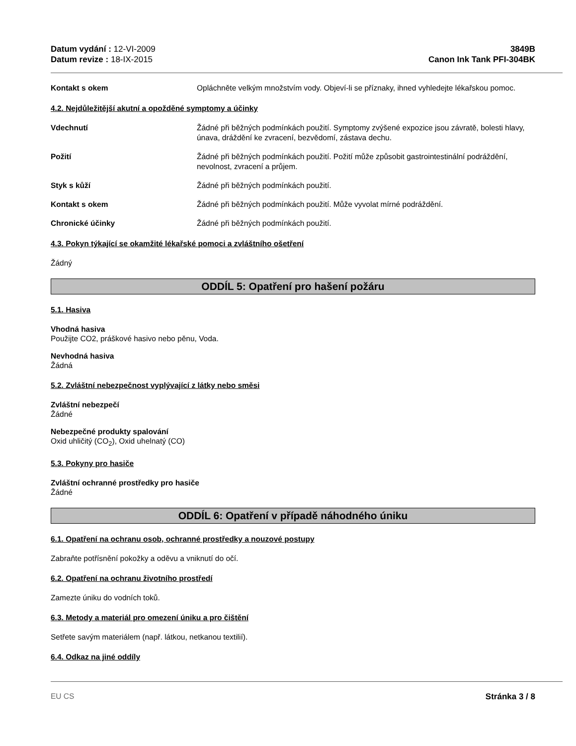Datum vydání : 12-VI-2009
Datum revize : 18-IX-2015
3849B
Canon Ink Tank PFI-304BK
Kontakt s okem Opláchněte velkým množstvím vody. Objeví-li se příznaky, ihned vyhledejte lékařskou pomoc.
4.2. Nejdůležitější akutní a opožděné symptomy a účinky
Vdechnutí Žádné při běžných podmínkách použití. Symptomy zvýšené expozice jsou závratě, bolesti hlavy, únava, dráždění ke zvracení, bezvědomí, zástava dechu.
Požití Žádné při běžných podmínkách použití. Požití může způsobit gastrointestinální podráždění, nevolnost, zvracení a průjem.
Styk s kůží Žádné při běžných podmínkách použití.
Kontakt s okem Žádné při běžných podmínkách použití. Může vyvolat mírné podráždění.
Chronické účinky Žádné při běžných podmínkách použití.
4.3. Pokyn týkající se okamžité lékařské pomoci a zvláštního ošetření
Žádný
ODDÍL 5: Opatření pro hašení požáru
5.1. Hasiva
Vhodná hasiva
Použijte CO2, práškové hasivo nebo pěnu, Voda.
Nevhodná hasiva
Žádná
5.2. Zvláštní nebezpečnost vyplývající z látky nebo směsi
Zvláštní nebezpečí
Žádné
Nebezpečné produkty spalování
Oxid uhličitý (CO<sub>2</sub>), Oxid uhelnatý (CO)
5.3. Pokyny pro hasiče
Zvláštní ochranné prostředky pro hasiče
Žádné
ODDÍL 6: Opatření v případě náhodného úniku
6.1. Opatření na ochranu osob, ochranné prostředky a nouzové postupy
Zabraňte potřísnění pokožky a oděvu a vniknutí do očí.
6.2. Opatření na ochranu životního prostředí
Zamezte úniku do vodních toků.
6.3. Metody a materiál pro omezení úniku a pro čištění
Setřete savým materiálem (např. látkou, netkanou textilií).
6.4. Odkaz na jiné oddíly
EU CS Stránka 3 / 8